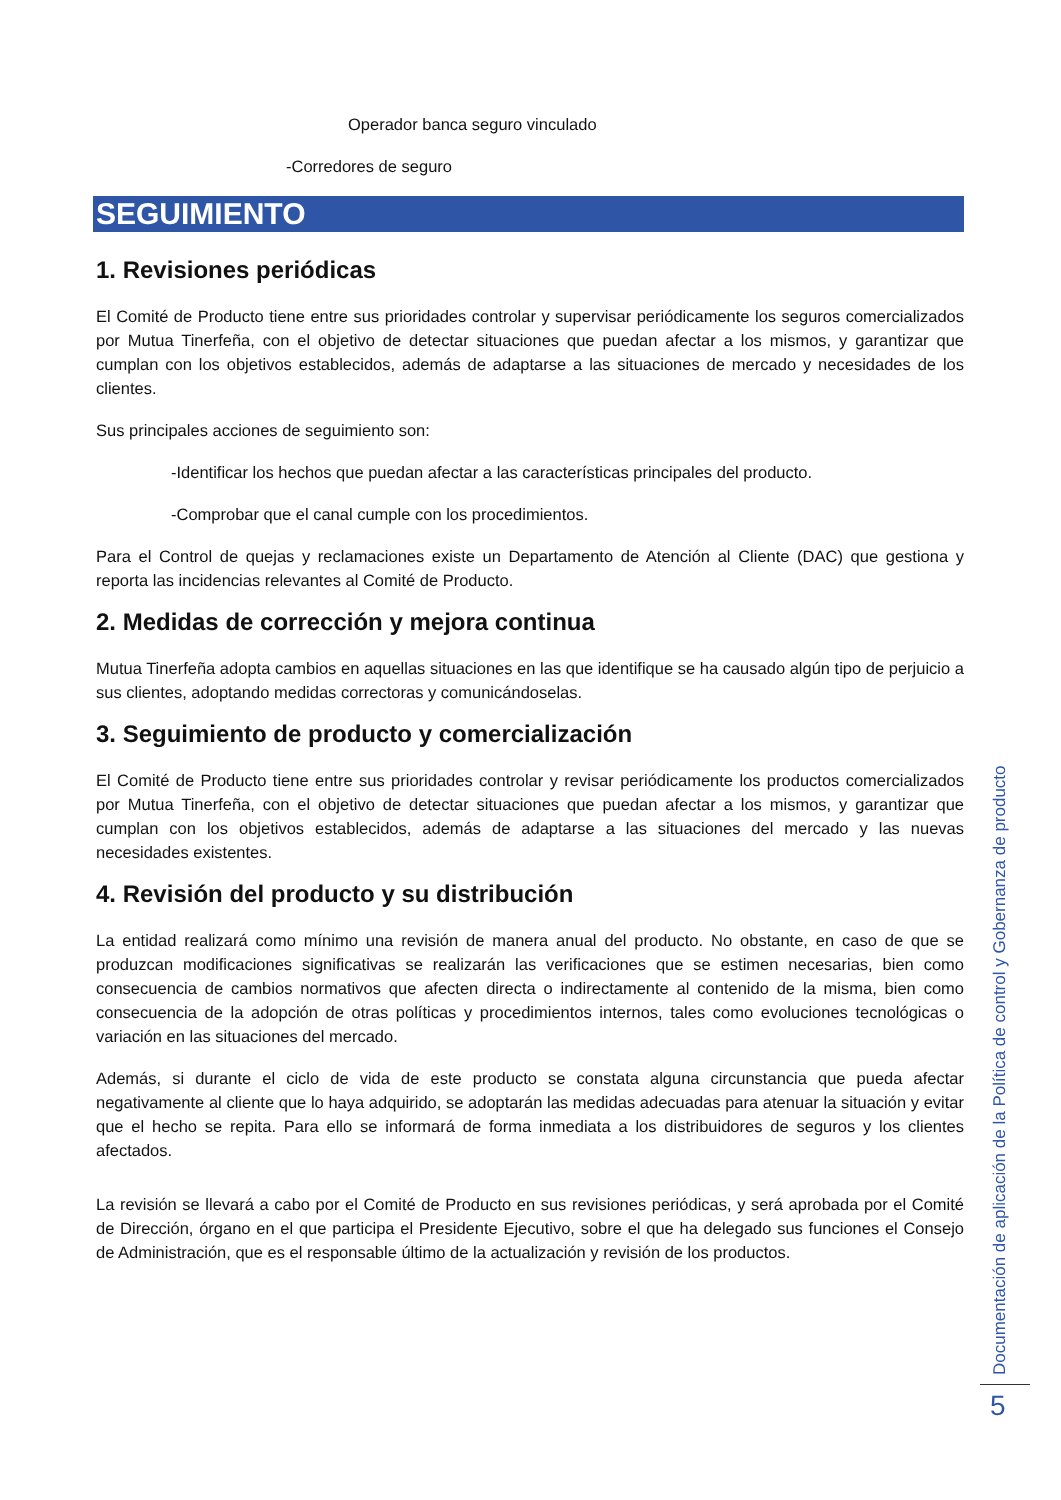Operador banca seguro vinculado
-Corredores de seguro
SEGUIMIENTO
1. Revisiones periódicas
El Comité de Producto tiene entre sus prioridades controlar y supervisar periódicamente los seguros comercializados por Mutua Tinerfeña, con el objetivo de detectar situaciones que puedan afectar a los mismos, y garantizar que cumplan con los objetivos establecidos, además de adaptarse a las situaciones de mercado y necesidades de los clientes.
Sus principales acciones de seguimiento son:
-Identificar los hechos que puedan afectar a las características principales del producto.
-Comprobar que el canal cumple con los procedimientos.
Para el Control de quejas y reclamaciones existe un Departamento de Atención al Cliente (DAC) que gestiona y reporta las incidencias relevantes al Comité de Producto.
2. Medidas de corrección y mejora continua
Mutua Tinerfeña adopta cambios en aquellas situaciones en las que identifique se ha causado algún tipo de perjuicio a sus clientes, adoptando medidas correctoras y comunicándoselas.
3. Seguimiento de producto y comercialización
El Comité de Producto tiene entre sus prioridades controlar y revisar periódicamente los productos comercializados por Mutua Tinerfeña, con el objetivo de detectar situaciones que puedan afectar a los mismos, y garantizar que cumplan con los objetivos establecidos, además de adaptarse a las situaciones del mercado y las nuevas necesidades existentes.
4. Revisión del producto y su distribución
La entidad realizará como mínimo una revisión de manera anual del producto. No obstante, en caso de que se produzcan modificaciones significativas se realizarán las verificaciones que se estimen necesarias, bien como consecuencia de cambios normativos que afecten directa o indirectamente al contenido de la misma, bien como consecuencia de la adopción de otras políticas y procedimientos internos, tales como evoluciones tecnológicas o variación en las situaciones del mercado.
Además, si durante el ciclo de vida de este producto se constata alguna circunstancia que pueda afectar negativamente al cliente que lo haya adquirido, se adoptarán las medidas adecuadas para atenuar la situación y evitar que el hecho se repita. Para ello se informará de forma inmediata a los distribuidores de seguros y los clientes afectados.
La revisión se llevará a cabo por el Comité de Producto en sus revisiones periódicas, y será aprobada por el Comité de Dirección, órgano en el que participa el Presidente Ejecutivo, sobre el que ha delegado sus funciones el Consejo de Administración, que es el responsable último de la actualización y revisión de los productos.
Documentación de aplicación de la Política de control y Gobernanza de producto
5